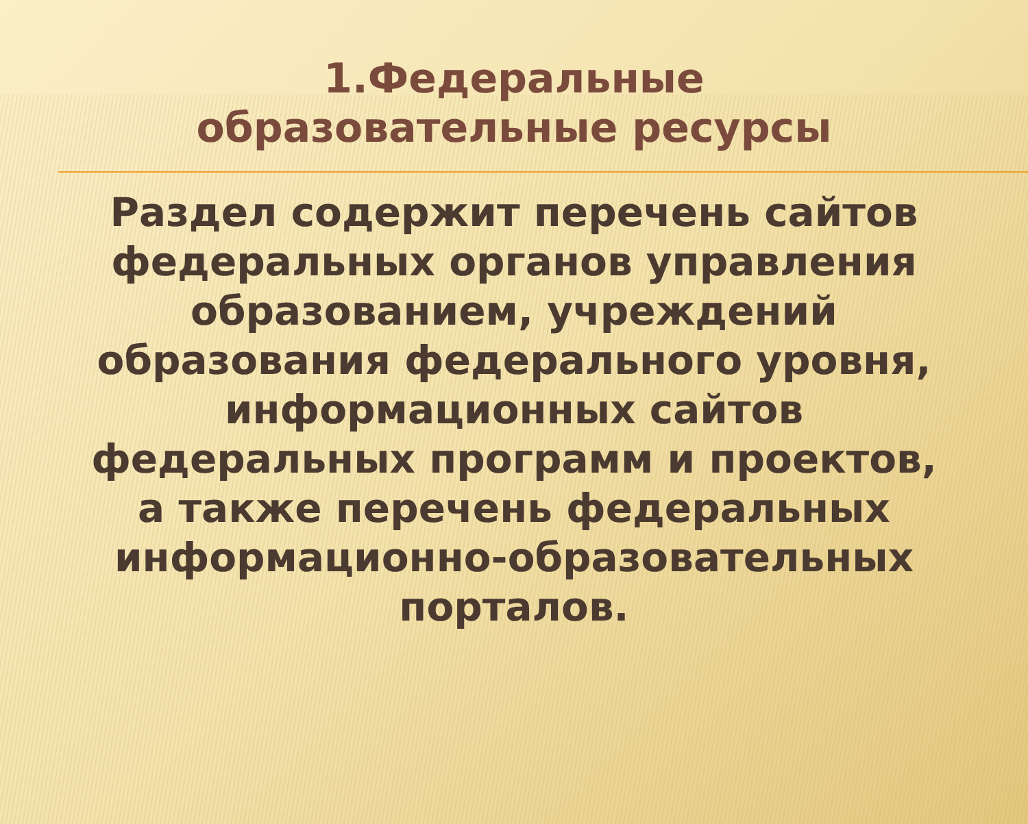1.Федеральные образовательные ресурсы
Раздел содержит перечень сайтов федеральных органов управления образованием, учреждений образования федерального уровня, информационных сайтов федеральных программ и проектов, а также перечень федеральных информационно-образовательных порталов.